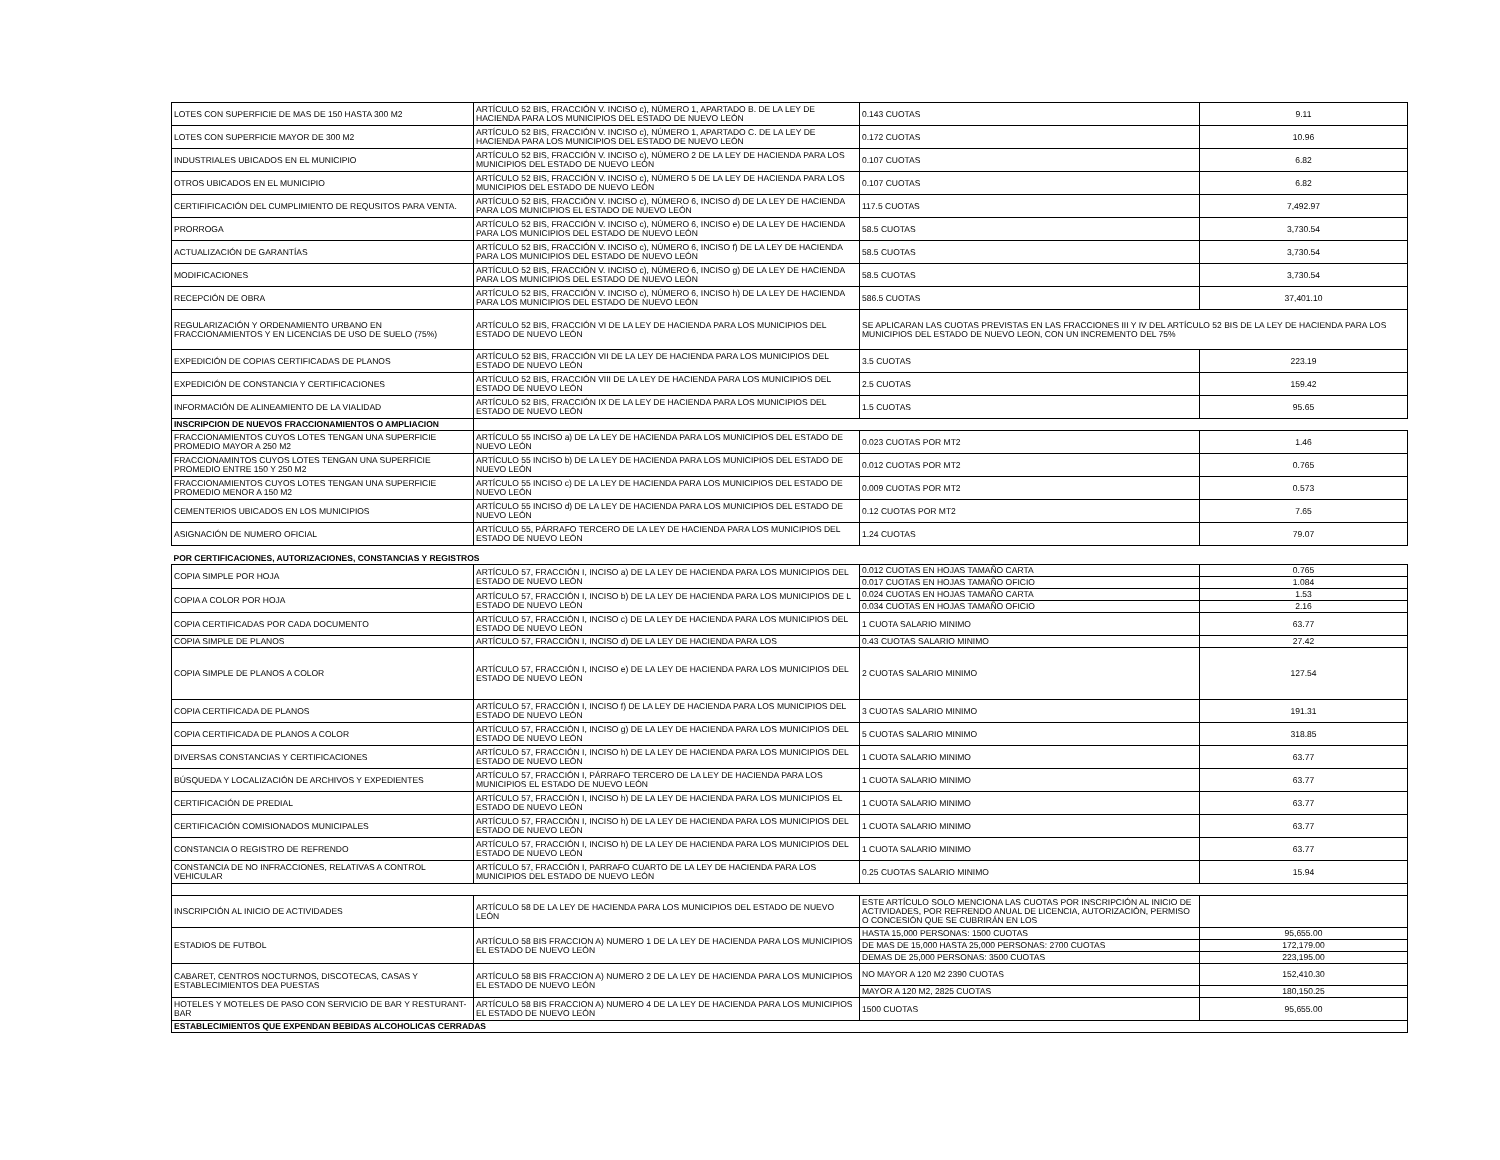| LOTES CON SUPERFICIE DE MAS DE 150 HASTA 300 M2 | ARTÍCULO 52 BIS, FRACCIÓN V. INCISO c), NÚMERO 1, APARTADO B. DE LA LEY DE HACIENDA PARA LOS MUNICIPIOS DEL ESTADO DE NUEVO LEÓN | 0.143 CUOTAS | 9.11 |
| LOTES CON SUPERFICIE MAYOR DE 300 M2 | ARTÍCULO 52 BIS, FRACCIÓN V. INCISO c), NÚMERO 1, APARTADO C. DE LA LEY DE HACIENDA PARA LOS MUNICIPIOS DEL ESTADO DE NUEVO LEÓN | 0.172 CUOTAS | 10.96 |
| INDUSTRIALES UBICADOS EN EL MUNICIPIO | ARTÍCULO 52 BIS, FRACCIÓN V. INCISO c), NÚMERO 2 DE LA LEY DE HACIENDA PARA LOS MUNICIPIOS DEL ESTADO DE NUEVO LEÓN | 0.107 CUOTAS | 6.82 |
| OTROS UBICADOS EN EL MUNICIPIO | ARTÍCULO 52 BIS, FRACCIÓN V. INCISO c), NÚMERO 5 DE LA LEY DE HACIENDA PARA LOS MUNICIPIOS DEL ESTADO DE NUEVO LEÓN | 0.107 CUOTAS | 6.82 |
| CERTIFIFICACIÓN DEL CUMPLIMIENTO DE REQUSITOS PARA VENTA. | ARTÍCULO 52 BIS, FRACCIÓN V. INCISO c), NÚMERO 6, INCISO d) DE LA LEY DE HACIENDA PARA LOS MUNICIPIOS EL ESTADO DE NUEVO LEÓN | 117.5 CUOTAS | 7,492.97 |
| PRORROGA | ARTÍCULO 52 BIS, FRACCIÓN V. INCISO c), NÚMERO 6, INCISO e) DE LA LEY DE HACIENDA PARA LOS MUNICIPIOS DEL ESTADO DE NUEVO LEÓN | 58.5 CUOTAS | 3,730.54 |
| ACTUALIZACIÓN DE GARANTÍAS | ARTÍCULO 52 BIS, FRACCIÓN V. INCISO c), NÚMERO 6, INCISO f) DE LA LEY DE HACIENDA PARA LOS MUNICIPIOS DEL ESTADO DE NUEVO LEÓN | 58.5 CUOTAS | 3,730.54 |
| MODIFICACIONES | ARTÍCULO 52 BIS, FRACCIÓN V. INCISO c), NÚMERO 6, INCISO g) DE LA LEY DE HACIENDA PARA LOS MUNICIPIOS DEL ESTADO DE NUEVO LEÓN | 58.5 CUOTAS | 3,730.54 |
| RECEPCIÓN DE OBRA | ARTÍCULO 52 BIS, FRACCIÓN V. INCISO c), NÚMERO 6, INCISO h) DE LA LEY DE HACIENDA PARA LOS MUNICIPIOS DEL ESTADO DE NUEVO LEÓN | 586.5 CUOTAS | 37,401.10 |
| REGULARIZACIÓN Y ORDENAMIENTO URBANO EN FRACCIONAMIENTOS Y EN LICENCIAS DE USO DE SUELO (75%) | ARTÍCULO 52 BIS, FRACCIÓN VI DE LA LEY DE HACIENDA PARA LOS MUNICIPIOS DEL ESTADO DE NUEVO LEÓN | SE APLICARAN LAS CUOTAS PREVISTAS EN LAS FRACCIONES III Y IV DEL ARTÍCULO 52 BIS DE LA LEY DE HACIENDA PARA LOS MUNICIPIOS DEL ESTADO DE NUEVO LEON, CON UN INCREMENTO DEL 75% | |
| EXPEDICIÓN DE COPIAS CERTIFICADAS DE PLANOS | ARTÍCULO 52 BIS, FRACCIÓN VII DE LA LEY DE HACIENDA PARA LOS MUNICIPIOS DEL ESTADO DE NUEVO LEÓN | 3.5 CUOTAS | 223.19 |
| EXPEDICIÓN DE CONSTANCIA Y CERTIFICACIONES | ARTÍCULO 52 BIS, FRACCIÓN VIII DE LA LEY DE HACIENDA PARA LOS MUNICIPIOS DEL ESTADO DE NUEVO LEÓN | 2.5 CUOTAS | 159.42 |
| INFORMACIÓN DE ALINEAMIENTO DE LA VIALIDAD | ARTÍCULO 52 BIS, FRACCIÓN IX DE LA LEY DE HACIENDA PARA LOS MUNICIPIOS DEL ESTADO DE NUEVO LEÓN | 1.5 CUOTAS | 95.65 |
| INSCRIPCION DE NUEVOS FRACCIONAMIENTOS O AMPLIACION | | | |
| FRACCIONAMIENTOS CUYOS LOTES TENGAN UNA SUPERFICIE PROMEDIO MAYOR A 250 M2 | ARTÍCULO 55 INCISO a) DE LA LEY DE HACIENDA PARA LOS MUNICIPIOS DEL ESTADO DE NUEVO LEÓN | 0.023 CUOTAS POR MT2 | 1.46 |
| FRACCIONAMINTOS CUYOS LOTES TENGAN UNA SUPERFICIE PROMEDIO ENTRE 150 Y 250 M2 | ARTÍCULO 55 INCISO b) DE LA LEY DE HACIENDA PARA LOS MUNICIPIOS DEL ESTADO DE NUEVO LEÓN | 0.012 CUOTAS POR MT2 | 0.765 |
| FRACCIONAMIENTOS CUYOS LOTES TENGAN UNA SUPERFICIE PROMEDIO MENOR A 150 M2 | ARTÍCULO 55 INCISO c) DE LA LEY DE HACIENDA PARA LOS MUNICIPIOS DEL ESTADO DE NUEVO LEÓN | 0.009 CUOTAS POR MT2 | 0.573 |
| CEMENTERIOS UBICADOS EN LOS MUNICIPIOS | ARTÍCULO 55 INCISO d) DE LA LEY DE HACIENDA PARA LOS MUNICIPIOS DEL ESTADO DE NUEVO LEÓN | 0.12 CUOTAS POR MT2 | 7.65 |
| ASIGNACIÓN DE NUMERO OFICIAL | ARTÍCULO 55, PÁRRAFO TERCERO DE LA LEY DE HACIENDA PARA LOS MUNICIPIOS DEL ESTADO DE NUEVO LEÓN | 1.24 CUOTAS | 79.07 |
| POR CERTIFICACIONES, AUTORIZACIONES, CONSTANCIAS Y REGISTROS | | | |
| COPIA SIMPLE POR HOJA | ARTÍCULO 57, FRACCIÓN I, INCISO a) DE LA LEY DE HACIENDA PARA LOS MUNICIPIOS DEL ESTADO DE NUEVO LEÓN | 0.012 CUOTAS EN HOJAS TAMAÑO CARTA | 0.765 |
| | | 0.017 CUOTAS EN HOJAS TAMAÑO OFICIO | 1.084 |
| COPIA A COLOR POR HOJA | ARTÍCULO 57, FRACCIÓN I, INCISO b) DE LA LEY DE HACIENDA PARA LOS MUNICIPIOS DE L ESTADO DE NUEVO LEÓN | 0.024 CUOTAS EN HOJAS TAMAÑO CARTA | 1.53 |
| | | 0.034 CUOTAS EN HOJAS TAMAÑO OFICIO | 2.16 |
| COPIA CERTIFICADAS POR CADA DOCUMENTO | ARTÍCULO 57, FRACCIÓN I, INCISO c) DE LA LEY DE HACIENDA PARA LOS MUNICIPIOS DEL ESTADO DE NUEVO LEÓN | 1 CUOTA SALARIO MINIMO | 63.77 |
| COPIA SIMPLE DE PLANOS | ARTÍCULO 57, FRACCIÓN I, INCISO d) DE LA LEY DE HACIENDA PARA LOS | 0.43 CUOTAS SALARIO MINIMO | 27.42 |
| COPIA SIMPLE DE PLANOS A COLOR | ARTÍCULO 57, FRACCIÓN I, INCISO e) DE LA LEY DE HACIENDA PARA LOS MUNICIPIOS DEL ESTADO DE NUEVO LEÓN | 2 CUOTAS SALARIO MINIMO | 127.54 |
| COPIA CERTIFICADA DE PLANOS | ARTÍCULO 57, FRACCIÓN I, INCISO f) DE LA LEY DE HACIENDA PARA LOS MUNICIPIOS DEL ESTADO DE NUEVO LEÓN | 3 CUOTAS SALARIO MINIMO | 191.31 |
| COPIA CERTIFICADA DE PLANOS A COLOR | ARTÍCULO 57, FRACCIÓN I, INCISO g) DE LA LEY DE HACIENDA PARA LOS MUNICIPIOS DEL ESTADO DE NUEVO LEÓN | 5 CUOTAS SALARIO MINIMO | 318.85 |
| DIVERSAS CONSTANCIAS Y CERTIFICACIONES | ARTÍCULO 57, FRACCIÓN I, INCISO h) DE LA LEY DE HACIENDA PARA LOS MUNICIPIOS DEL ESTADO DE NUEVO LEÓN | 1 CUOTA SALARIO MINIMO | 63.77 |
| BÚSQUEDA Y LOCALIZACIÓN DE ARCHIVOS Y EXPEDIENTES | ARTÍCULO 57, FRACCIÓN I, PÁRRAFO TERCERO DE LA LEY DE HACIENDA PARA LOS MUNICIPIOS EL ESTADO DE NUEVO LEÓN | 1 CUOTA SALARIO MINIMO | 63.77 |
| CERTIFICACIÓN DE PREDIAL | ARTÍCULO 57, FRACCIÓN I, INCISO h) DE LA LEY DE HACIENDA PARA LOS MUNICIPIOS EL ESTADO DE NUEVO LEÓN | 1 CUOTA SALARIO MINIMO | 63.77 |
| CERTIFICACIÓN COMISIONADOS MUNICIPALES | ARTÍCULO 57, FRACCIÓN I, INCISO h) DE LA LEY DE HACIENDA PARA LOS MUNICIPIOS DEL ESTADO DE NUEVO LEÓN | 1 CUOTA SALARIO MINIMO | 63.77 |
| CONSTANCIA O REGISTRO DE REFRENDO | ARTÍCULO 57, FRACCIÓN I, INCISO h) DE LA LEY DE HACIENDA PARA LOS MUNICIPIOS DEL ESTADO DE NUEVO LEÓN | 1 CUOTA SALARIO MINIMO | 63.77 |
| CONSTANCIA DE NO INFRACCIONES, RELATIVAS A CONTROL VEHICULAR | ARTÍCULO 57, FRACCIÓN I, PARRAFO CUARTO DE LA LEY DE HACIENDA PARA LOS MUNICIPIOS DEL ESTADO DE NUEVO LEÓN | 0.25 CUOTAS SALARIO MINIMO | 15.94 |
| INSCRIPCIÓN AL INICIO DE ACTIVIDADES | ARTÍCULO 58 DE LA LEY DE HACIENDA PARA LOS MUNICIPIOS DEL ESTADO DE NUEVO LEÓN | ESTE ARTÍCULO SOLO MENCIONA LAS CUOTAS POR INSCRIPCIÓN AL INICIO DE ACTIVIDADES, POR REFRENDO ANUAL DE LICENCIA, AUTORIZACIÓN, PERMISO O CONCESIÓN QUE SE CUBRIRÁN EN LOS | |
| ESTADIOS DE FUTBOL | ARTÍCULO 58 BIS FRACCION A) NUMERO 1 DE LA LEY DE HACIENDA PARA LOS MUNICIPIOS EL ESTADO DE NUEVO LEÓN | HASTA 15,000 PERSONAS: 1500 CUOTAS | 95,655.00 |
| | | DE MAS DE 15,000 HASTA 25,000 PERSONAS: 2700 CUOTAS | 172,179.00 |
| | | DEMAS DE 25,000 PERSONAS: 3500 CUOTAS | 223,195.00 |
| CABARET, CENTROS NOCTURNOS, DISCOTECAS, CASAS Y ESTABLECIMIENTOS DEA PUESTAS | ARTÍCULO 58 BIS FRACCION A) NUMERO 2 DE LA LEY DE HACIENDA PARA LOS MUNICIPIOS EL ESTADO DE NUEVO LEÓN | NO MAYOR A 120 M2 2390 CUOTAS | 152,410.30 |
| | | MAYOR A 120 M2, 2825 CUOTAS | 180,150.25 |
| HOTELES Y MOTELES DE PASO CON SERVICIO DE BAR Y RESTURANT-BAR | ARTÍCULO 58 BIS FRACCION A) NUMERO 4 DE LA LEY DE HACIENDA PARA LOS MUNICIPIOS EL ESTADO DE NUEVO LEÓN | 1500 CUOTAS | 95,655.00 |
| ESTABLECIMIENTOS QUE EXPENDAN BEBIDAS ALCOHOLICAS CERRADAS | | | |